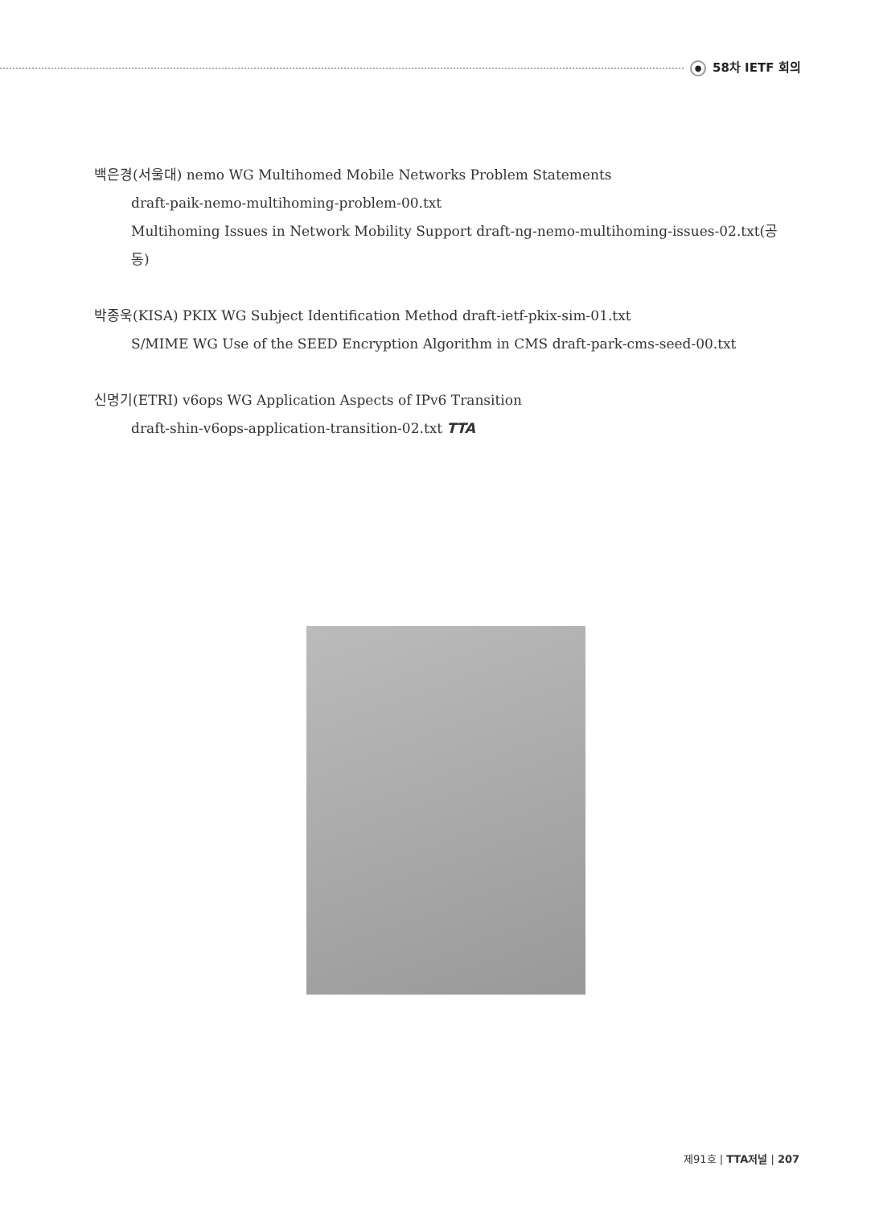● 58차 IETF 회의
백은경(서울대) nemo WG Multihomed Mobile Networks Problem Statements
draft-paik-nemo-multihoming-problem-00.txt
Multihoming Issues in Network Mobility Support draft-ng-nemo-multihoming-issues-02.txt(공동)
박종욱(KISA) PKIX WG Subject Identification Method draft-ietf-pkix-sim-01.txt
S/MIME WG Use of the SEED Encryption Algorithm in CMS draft-park-cms-seed-00.txt
신명기(ETRI) v6ops WG Application Aspects of IPv6 Transition
draft-shin-v6ops-application-transition-02.txt TTA
제91호 | TTA저널 | 207